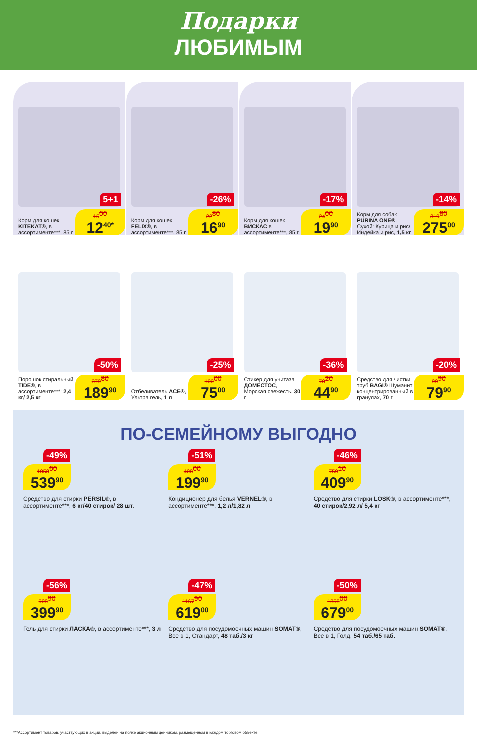Подарки
ЛЮБИМЫМ
5+1
Корм для кошек KITEKAT®, в ассортименте***, 85 г
15<sup>00</sup>
12<sup>40*</sup>
-26%
Корм для кошек FELIX®, в ассортименте***, 85 г
22<sup>80</sup>
16<sup>90</sup>
-17%
Корм для кошек ВИСКАС в ассортименте***, 85 г
24<sup>00</sup>
19<sup>90</sup>
-14%
Корм для собак PURINA ONE®, Сухой: Курица и рис/ Индейка и рис, 1,5 кг
319<sup>80</sup>
275<sup>00</sup>
-50%
Порошок стиральный TIDE®, в ассортименте***: 2,4 кг/ 2,5 кг
379<sup>80</sup>
189<sup>90</sup>
-25%
Отбеливатель ACE®, Ультра гель, 1 л
100<sup>00</sup>
75<sup>00</sup>
-36%
Стикер для унитаза ДОМЕСТОС, Морская свежесть, 30 г
70<sup>20</sup>
44<sup>90</sup>
-20%
Средство для чистки труб BAGI® Шуманит концентрированный в гранулах, 70 г
99<sup>90</sup>
79<sup>90</sup>
ПО-СЕМЕЙНОМУ ВЫГОДНО
-49%
1058<sup>60</sup>
539<sup>90</sup>
Средство для стирки PERSIL®, в ассортименте***, 6 кг/40 стирок/ 28 шт.
-51%
408<sup>00</sup>
199<sup>90</sup>
Кондиционер для белья VERNEL®, в ассортименте***, 1,2 л/1,82 л
-46%
759<sup>10</sup>
409<sup>90</sup>
Средство для стирки LOSK®, в ассортименте***, 40 стирок/2,92 л/ 5,4 кг
-56%
908<sup>90</sup>
399<sup>90</sup>
Гель для стирки ЛАСКА®, в ассортименте***, 3 л
-47%
1167<sup>90</sup>
619<sup>00</sup>
Средство для посудомоечных машин SOMAT®, Все в 1, Стандарт, 48 таб./3 кг
-50%
1358<sup>00</sup>
679<sup>00</sup>
Средство для посудомоечных машин SOMAT®, Все в 1, Голд, 54 таб./65 таб.
***Ассортимент товаров, участвующих в акции, выделен на полке акционным ценником, размещенном в каждом торговом объекте.